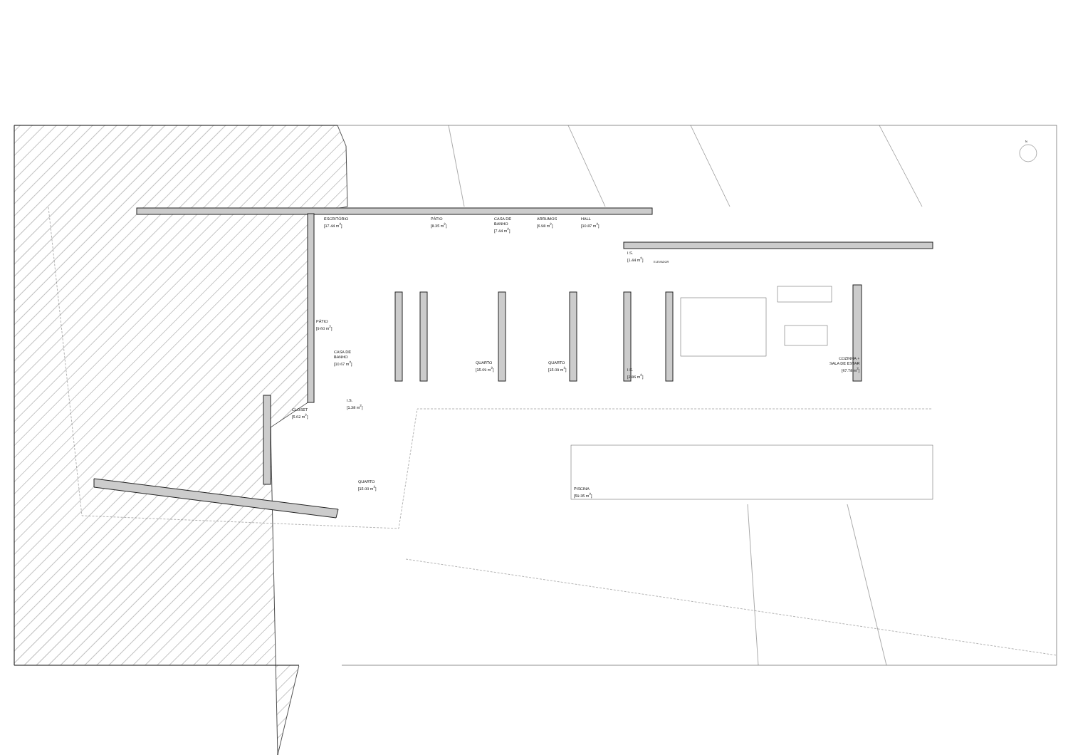ESCRITÓRIO
[17.44 m<sup>2</sup>]
PÁTIO
[8.35 m<sup>2</sup>]
CASA DE
BANHO
[7.44 m<sup>2</sup>]
ARRUMOS
[6.98 m<sup>2</sup>]
HALL
[10.87 m<sup>2</sup>]
I.S.
[1.44 m<sup>2</sup>]
ELEVADOR
PÁTIO
[9.60 m<sup>2</sup>]
CASA DE
BANHO
[10.67 m<sup>2</sup>]
QUARTO
[15.09 m<sup>2</sup>]
QUARTO
[15.09 m<sup>2</sup>]
I.S.
[2.86 m<sup>2</sup>]
COZINHA +
SALA DE ESTAR
[67.78 m<sup>2</sup>]
I.S.
[1.38 m<sup>2</sup>]
CLOSET
[5.62 m<sup>2</sup>]
QUARTO
[15.00 m<sup>2</sup>]
PISCINA
[59.35 m<sup>2</sup>]
N